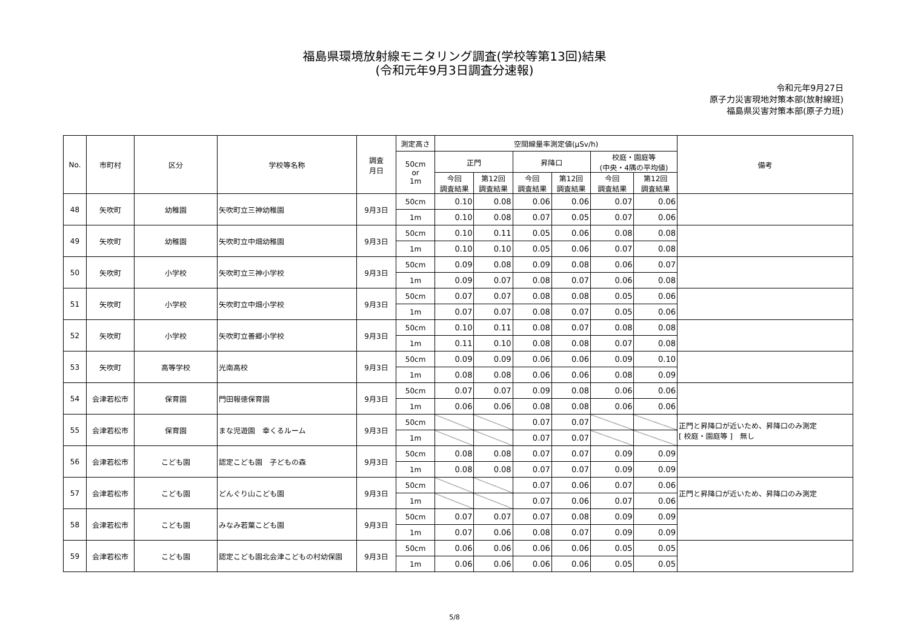福島県環境放射線モニタリング調査(学校等第13回)結果
(令和元年9月3日調査分速報)
令和元年9月27日
原子力災害現地対策本部(放射線班)
福島県災害対策本部(原子力班)
| No. | 市町村 | 区分 | 学校等名称 | 調査 月日 | 測定高さ | 空間線量率測定値(μSv/h) | | | | | | 備考 |
| --- | --- | --- | --- | --- | --- | --- | --- | --- | --- | --- | --- | --- |
| | | | | | 50cm or 1m | 正門 | | 昇降口 | | 校庭・園庭等 (中央・4隅の平均値) | | |
| | | | | | | 今回 調査結果 | 第12回 調査結果 | 今回 調査結果 | 第12回 調査結果 | 今回 調査結果 | 第12回 調査結果 | |
| 48 | 矢吹町 | 幼稚園 | 矢吹町立三神幼稚園 | 9月3日 | 50cm | 0.10 | 0.08 | 0.06 | 0.06 | 0.07 | 0.06 | |
| | | | | | 1m | 0.10 | 0.08 | 0.07 | 0.05 | 0.07 | 0.06 | |
| 49 | 矢吹町 | 幼稚園 | 矢吹町立中畑幼稚園 | 9月3日 | 50cm | 0.10 | 0.11 | 0.05 | 0.06 | 0.08 | 0.08 | |
| | | | | | 1m | 0.10 | 0.10 | 0.05 | 0.06 | 0.07 | 0.08 | |
| 50 | 矢吹町 | 小学校 | 矢吹町立三神小学校 | 9月3日 | 50cm | 0.09 | 0.08 | 0.09 | 0.08 | 0.06 | 0.07 | |
| | | | | | 1m | 0.09 | 0.07 | 0.08 | 0.07 | 0.06 | 0.08 | |
| 51 | 矢吹町 | 小学校 | 矢吹町立中畑小学校 | 9月3日 | 50cm | 0.07 | 0.07 | 0.08 | 0.08 | 0.05 | 0.06 | |
| | | | | | 1m | 0.07 | 0.07 | 0.08 | 0.07 | 0.05 | 0.06 | |
| 52 | 矢吹町 | 小学校 | 矢吹町立善郷小学校 | 9月3日 | 50cm | 0.10 | 0.11 | 0.08 | 0.07 | 0.08 | 0.08 | |
| | | | | | 1m | 0.11 | 0.10 | 0.08 | 0.08 | 0.07 | 0.08 | |
| 53 | 矢吹町 | 高等学校 | 光南高校 | 9月3日 | 50cm | 0.09 | 0.09 | 0.06 | 0.06 | 0.09 | 0.10 | |
| | | | | | 1m | 0.08 | 0.08 | 0.06 | 0.06 | 0.08 | 0.09 | |
| 54 | 会津若松市 | 保育園 | 門田報徳保育園 | 9月3日 | 50cm | 0.07 | 0.07 | 0.09 | 0.08 | 0.06 | 0.06 | |
| | | | | | 1m | 0.06 | 0.06 | 0.08 | 0.08 | 0.06 | 0.06 | |
| 55 | 会津若松市 | 保育園 | まな児遊園 幸くるルーム | 9月3日 | 50cm | | | 0.07 | 0.07 | | | 正門と昇降口が近いため、昇降口のみ測定 [ 校庭・園庭等 ] 無し |
| | | | | | 1m | | | 0.07 | 0.07 | | | |
| 56 | 会津若松市 | こども園 | 認定こども園 子どもの森 | 9月3日 | 50cm | 0.08 | 0.08 | 0.07 | 0.07 | 0.09 | 0.09 | |
| | | | | | 1m | 0.08 | 0.08 | 0.07 | 0.07 | 0.09 | 0.09 | |
| 57 | 会津若松市 | こども園 | どんぐり山こども園 | 9月3日 | 50cm | | | 0.07 | 0.06 | 0.07 | 0.06 | 正門と昇降口が近いため、昇降口のみ測定 |
| | | | | | 1m | | | 0.07 | 0.06 | 0.07 | 0.06 | |
| 58 | 会津若松市 | こども園 | みなみ若葉こども園 | 9月3日 | 50cm | 0.07 | 0.07 | 0.07 | 0.08 | 0.09 | 0.09 | |
| | | | | | 1m | 0.07 | 0.06 | 0.08 | 0.07 | 0.09 | 0.09 | |
| 59 | 会津若松市 | こども園 | 認定こども園北会津こどもの村幼保園 | 9月3日 | 50cm | 0.06 | 0.06 | 0.06 | 0.06 | 0.05 | 0.05 | |
| | | | | | 1m | 0.06 | 0.06 | 0.06 | 0.06 | 0.05 | 0.05 | |
5/8